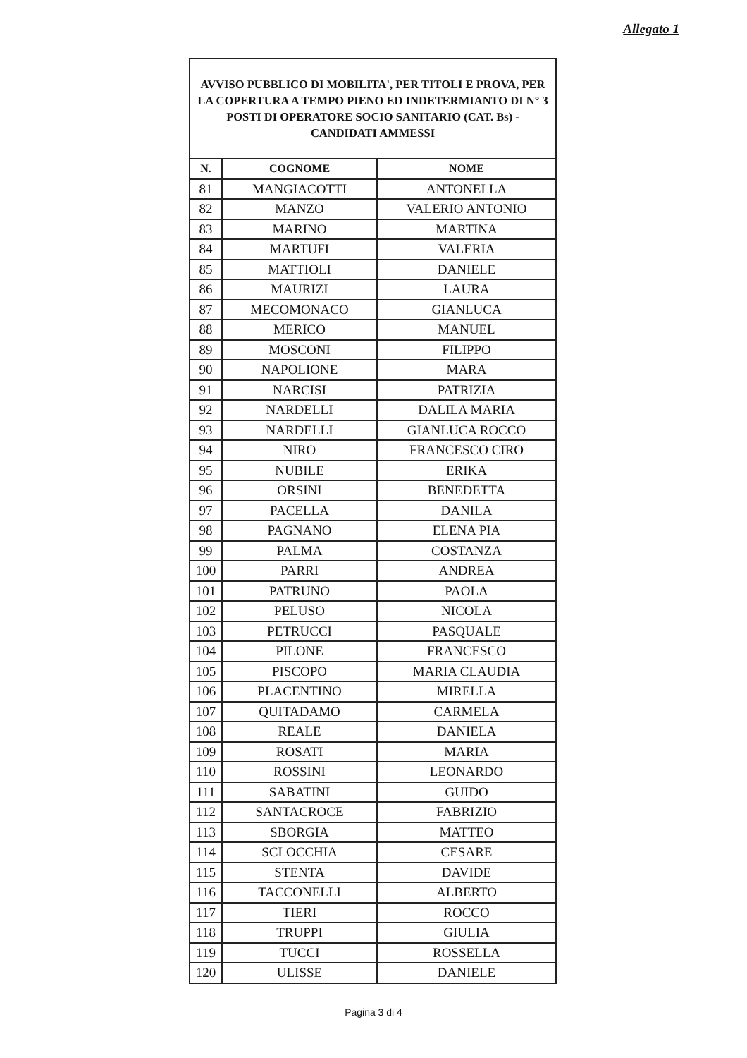Allegato 1
| AVVISO PUBBLICO DI MOBILITA', PER TITOLI E PROVA, PER LA COPERTURA A TEMPO PIENO ED INDETERMIANTO DI N° 3 POSTI DI OPERATORE SOCIO SANITARIO (CAT. Bs) - CANDIDATI AMMESSI | | |
| N. | COGNOME | NOME |
| 81 | MANGIACOTTI | ANTONELLA |
| 82 | MANZO | VALERIO ANTONIO |
| 83 | MARINO | MARTINA |
| 84 | MARTUFI | VALERIA |
| 85 | MATTIOLI | DANIELE |
| 86 | MAURIZI | LAURA |
| 87 | MECOMONACO | GIANLUCA |
| 88 | MERICO | MANUEL |
| 89 | MOSCONI | FILIPPO |
| 90 | NAPOLIONE | MARA |
| 91 | NARCISI | PATRIZIA |
| 92 | NARDELLI | DALILA MARIA |
| 93 | NARDELLI | GIANLUCA ROCCO |
| 94 | NIRO | FRANCESCO CIRO |
| 95 | NUBILE | ERIKA |
| 96 | ORSINI | BENEDETTA |
| 97 | PACELLA | DANILA |
| 98 | PAGNANO | ELENA PIA |
| 99 | PALMA | COSTANZA |
| 100 | PARRI | ANDREA |
| 101 | PATRUNO | PAOLA |
| 102 | PELUSO | NICOLA |
| 103 | PETRUCCI | PASQUALE |
| 104 | PILONE | FRANCESCO |
| 105 | PISCOPO | MARIA CLAUDIA |
| 106 | PLACENTINO | MIRELLA |
| 107 | QUITADAMO | CARMELA |
| 108 | REALE | DANIELA |
| 109 | ROSATI | MARIA |
| 110 | ROSSINI | LEONARDO |
| 111 | SABATINI | GUIDO |
| 112 | SANTACROCE | FABRIZIO |
| 113 | SBORGIA | MATTEO |
| 114 | SCLOCCHIA | CESARE |
| 115 | STENTA | DAVIDE |
| 116 | TACCONELLI | ALBERTO |
| 117 | TIERI | ROCCO |
| 118 | TRUPPI | GIULIA |
| 119 | TUCCI | ROSSELLA |
| 120 | ULISSE | DANIELE |
Pagina 3 di 4